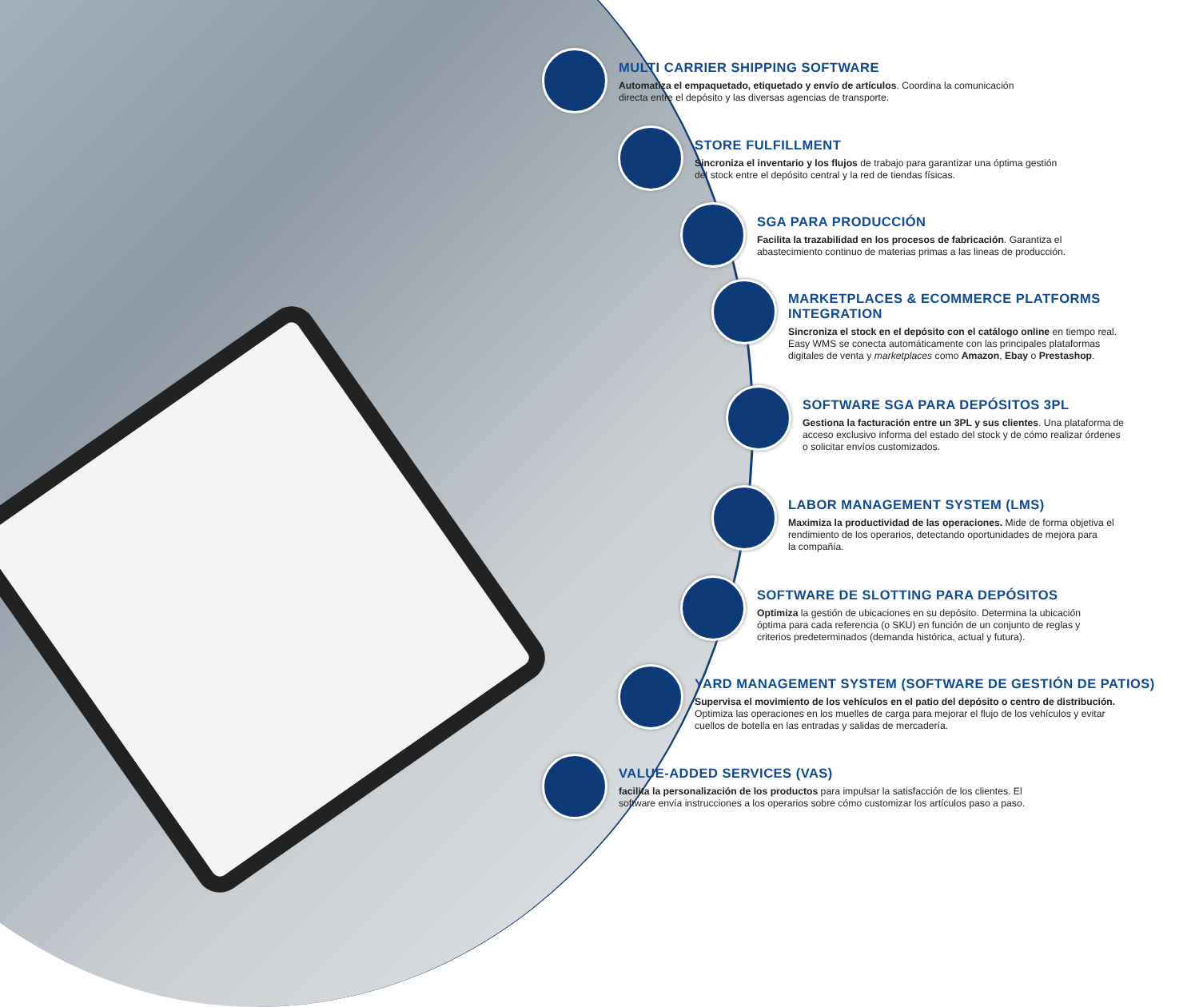MULTI CARRIER SHIPPING SOFTWARE
Automatiza el empaquetado, etiquetado y envío de artículos. Coordina la comunicación
directa entre el depósito y las diversas agencias de transporte.
STORE FULFILLMENT
Sincroniza el inventario y los flujos de trabajo para garantizar una óptima gestión
del stock entre el depósito central y la red de tiendas físicas.
SGA PARA PRODUCCIÓN
Facilita la trazabilidad en los procesos de fabricación. Garantiza el
abastecimiento continuo de materias primas a las lineas de producción.
MARKETPLACES & ECOMMERCE PLATFORMS
INTEGRATION
Sincroniza el stock en el depósito con el catálogo online en tiempo real.
Easy WMS se conecta automáticamente con las principales plataformas
digitales de venta y marketplaces como Amazon, Ebay o Prestashop.
SOFTWARE SGA PARA DEPÓSITOS 3PL
Gestiona la facturación entre un 3PL y sus clientes. Una plataforma de
acceso exclusivo informa del estado del stock y de cómo realizar órdenes
o solicitar envíos customizados.
LABOR MANAGEMENT SYSTEM (LMS)
Maximiza la productividad de las operaciones. Mide de forma objetiva el
rendimiento de los operarios, detectando oportunidades de mejora para
la compañía.
SOFTWARE DE SLOTTING PARA DEPÓSITOS
Optimiza la gestión de ubicaciones en su depósito. Determina la ubicación
óptima para cada referencia (o SKU) en función de un conjunto de reglas y
criterios predeterminados (demanda histórica, actual y futura).
YARD MANAGEMENT SYSTEM (SOFTWARE DE GESTIÓN DE PATIOS)
Supervisa el movimiento de los vehículos en el patio del depósito o centro de distribución.
Optimiza las operaciones en los muelles de carga para mejorar el flujo de los vehículos y evitar
cuellos de botella en las entradas y salidas de mercadería.
VALUE-ADDED SERVICES (VAS)
facilita la personalización de los productos para impulsar la satisfacción de los clientes. El
software envía instrucciones a los operarios sobre cómo customizar los artículos paso a paso.